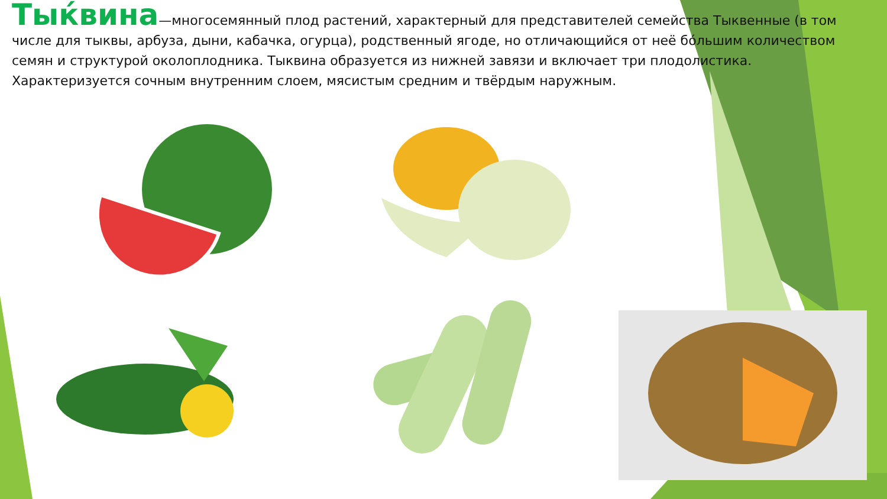Тыќвина—многосемянный плод растений, характерный для представителей семейства Тыквенные (в том числе для тыквы, арбуза, дыни, кабачка, огурца), родственный ягоде, но отличающийся от неё бо́льшим количеством семян и структурой околоплодника. Тыквина образуется из нижней завязи и включает три плодолистика. Характеризуется сочным внутренним слоем, мясистым средним и твёрдым наружным.